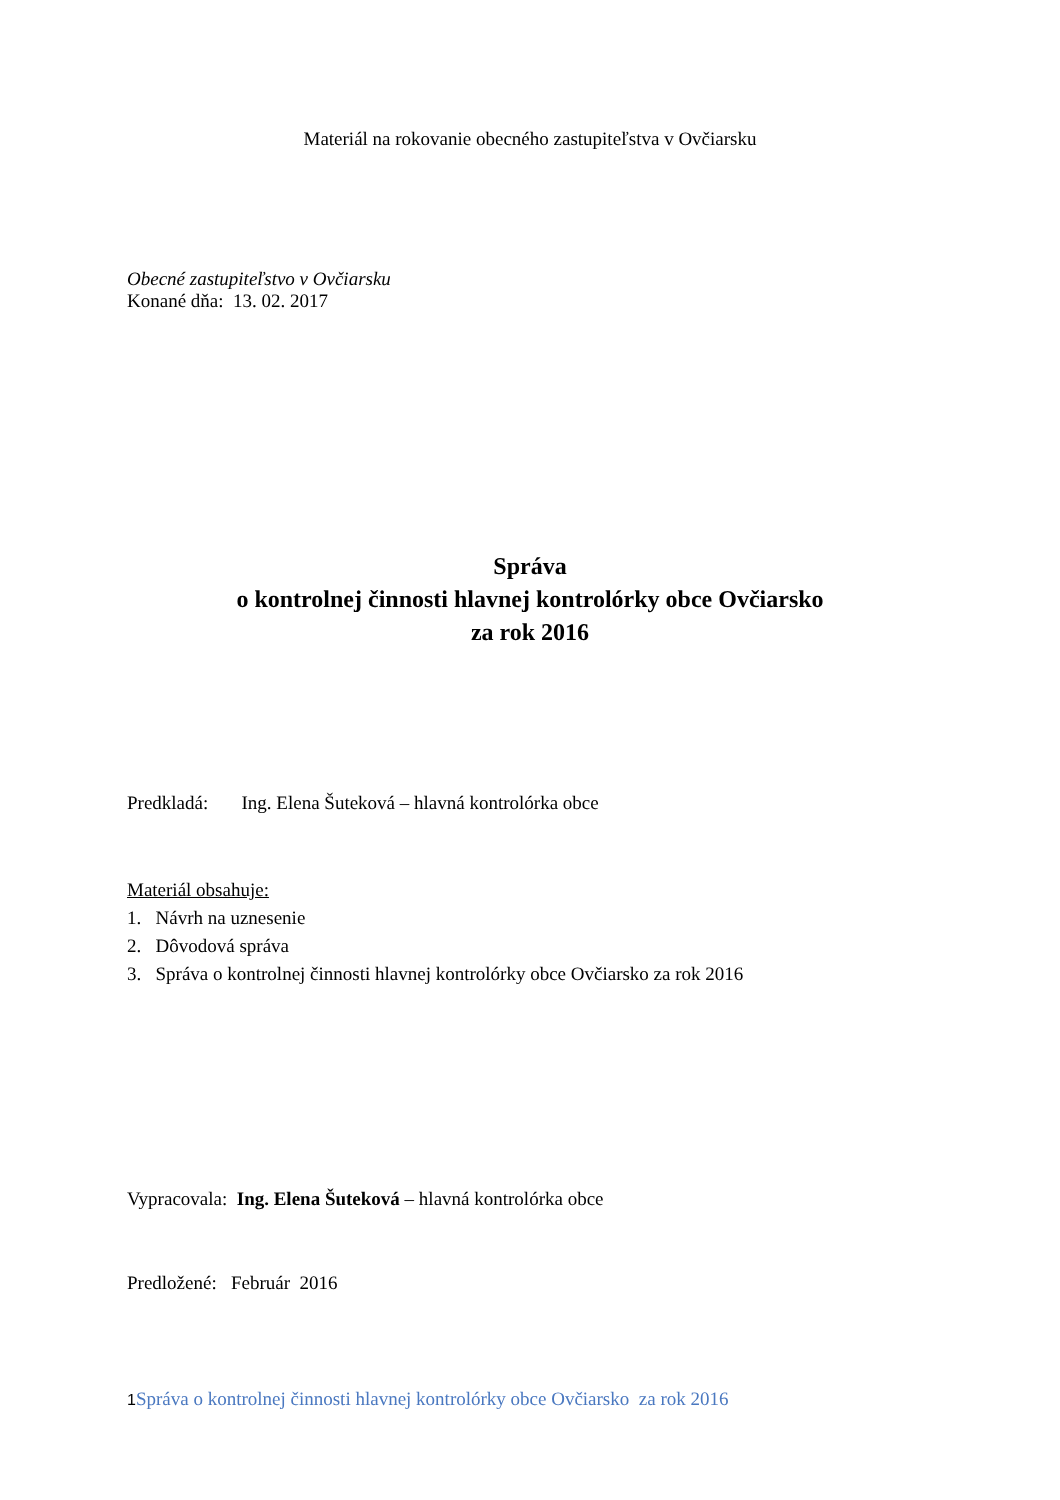Materiál na rokovanie obecného zastupiteľstva v Ovčiarsku
Obecné zastupiteľstvo v Ovčiarsku
Konané dňa: 13. 02. 2017
Správa
o kontrolnej činnosti hlavnej kontrolórky obce Ovčiarsko
za rok 2016
Predkladá: Ing. Elena Šuteková – hlavná kontrolórka obce
Materiál obsahuje:
1. Návrh na uznesenie
2. Dôvodová správa
3. Správa o kontrolnej činnosti hlavnej kontrolórky obce Ovčiarsko za rok 2016
Vypracovala: Ing. Elena Šuteková – hlavná kontrolórka obce
Predložené: Február 2016
1 Správa o kontrolnej činnosti hlavnej kontrolórky obce Ovčiarsko za rok 2016